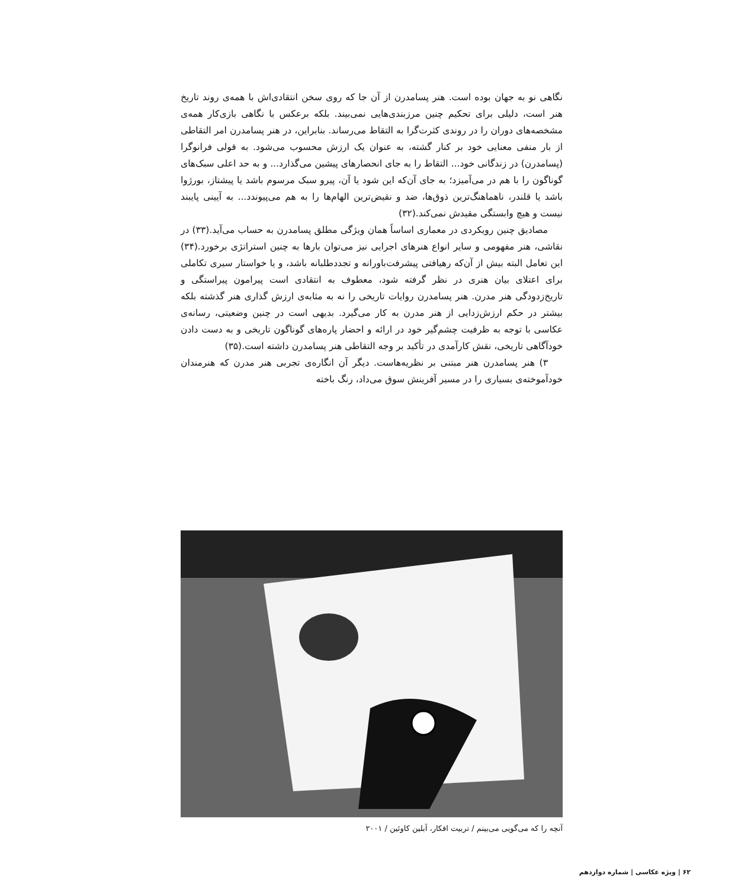نگاهی نو به جهان بوده است. هنر پسامدرن از آن جا که روی سخن انتقادی‌اش با همه‌ی روند تاریخ هنر است، دلیلی برای تحکیم چنین مرزبندی‌هایی نمی‌بیند. بلکه برعکس با نگاهی بازی‌کار همه‌ی مشخصه‌های دوران را در روندی کثرت‌گرا به التقاط می‌رساند. بنابراین، در هنر پسامدرن امر التقاطی از بار منفی معنایی خود بر کنار گشته، به عنوان یک ارزش محسوب می‌شود. به قولی فرانوگرا (پسامدرن) در زندگانی خود... التقاط را به جای انحصارهای پیشین می‌گذارد... و به حد اعلی سبک‌های گوناگون را با هم در می‌آمیزد؛ به جای آن‌که این شود یا آن، پیرو سبک مرسوم باشد یا پیشتاز، بورژوا باشد یا قلندر، ناهماهنگ‌ترین ذوق‌ها، ضد و نقیض‌ترین الهام‌ها را به هم می‌پیوندد... به آیینی پایبند نیست و هیچ وابستگی مقیدش نمی‌کند.(۳۲)
مصادیق چنین رویکردی در معماری اساساً همان ویژگی مطلق پسامدرن به حساب می‌آید.(۳۳) در نقاشی، هنر مفهومی و سایر انواع هنرهای اجرایی نیز می‌توان بارها به چنین استراتژی برخورد.(۳۴) این تعامل البته بیش از آن‌که رهیافتی پیشرفت‌باورانه و تجددطلبانه باشد، و یا خواستار سیری تکاملی برای اعتلای بیان هنری در نظر گرفته شود، معطوف به انتقادی است پیرامون پیراستگی و تاریخ‌زدودگی هنر مدرن. هنر پسامدرن روایات تاریخی را نه به مثابه‌ی ارزش گذاری هنر گذشته بلکه بیشتر در حکم ارزش‌زدایی از هنر مدرن به کار می‌گیرد. بدیهی است در چنین وضعیتی، رسانه‌ی عکاسی با توجه به ظرفیت چشم‌گیر خود در ارائه و احضار پاره‌های گوناگون تاریخی و به دست دادن خودآگاهی تاریخی، نقش کارآمدی در تأکید بر وجه التقاطی هنر پسامدرن داشته است.(۳۵)
۳) هنر پسامدرن هنر مبتنی بر نظریه‌هاست. دیگر آن انگاره‌ی تجربی هنر مدرن که هنرمندان خودآموخته‌ی بسیاری را در مسیر آفرینش سوق می‌داد، رنگ باخته
آنچه را که می‌گویی می‌بینم / تربیت افکار، آبلین کاوئین / ۲۰۰۱
۶۲ | ویژه عکاسی | شماره دوازدهم